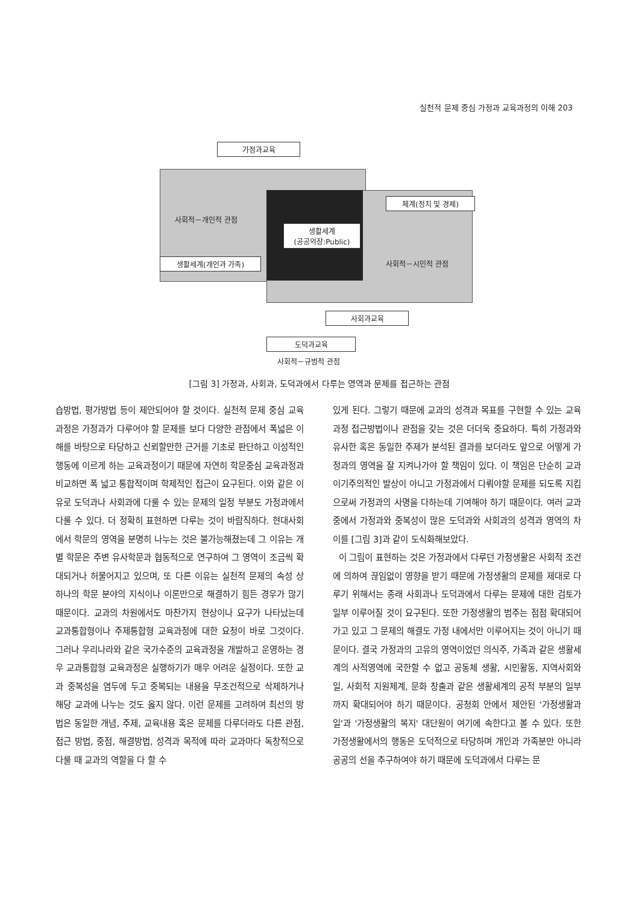실천적 문제 중심 가정과 교육과정의 이해 203
가정과교육
사회적－개인적 관점
생활세계
(공공의장:Public)
생활세계(개인과 가족)
체계(정치 및 경제)
사회적－시민적 관점
사회과교육
도덕과교육
사회적－규범적 관점
[그림 3] 가정과, 사회과, 도덕과에서 다루는 영역과 문제를 접근하는 관점
습방법, 평가방법 등이 제안되어야 할 것이다. 실천적 문제 중심 교육과정은 가정과가 다루어야 할 문제를 보다 다양한 관점에서 폭넓은 이해를 바탕으로 타당하고 신뢰할만한 근거를 기초로 판단하고 이성적인 행동에 이르게 하는 교육과정이기 때문에 자연히 학문중심 교육과정과 비교하면 폭 넓고 통합적이며 학제적인 접근이 요구된다. 이와 같은 이유로 도덕과나 사회과에 다룰 수 있는 문제의 일정 부분도 가정과에서 다룰 수 있다. 더 정확히 표현하면 다루는 것이 바람직하다. 현대사회에서 학문의 영역을 분명히 나누는 것은 불가능해졌는데 그 이유는 개별 학문은 주변 유사학문과 협동적으로 연구하여 그 영역이 조금씩 확대되거나 허물어지고 있으며, 또 다른 이유는 실천적 문제의 속성 상 하나의 학문 분야의 지식이나 이론만으로 해결하기 힘든 경우가 많기 때문이다. 교과의 차원에서도 마찬가지 현상이나 요구가 나타났는데 교과통합형이나 주제통합형 교육과정에 대한 요청이 바로 그것이다. 그러나 우리나라와 같은 국가수준의 교육과정을 개발하고 운영하는 경우 교과통합형 교육과정은 실행하기가 매우 어려운 실정이다. 또한 교과 중복성을 염두에 두고 중복되는 내용을 무조건적으로 삭제하거나 해당 교과에 나누는 것도 옳지 않다. 이런 문제를 고려하여 최선의 방법은 동일한 개념, 주제, 교육내용 혹은 문제를 다루더라도 다른 관점, 접근 방법, 중점, 해결방법, 성격과 목적에 따라 교과마다 독창적으로 다룰 때 교과의 역할을 다 할 수
있게 된다. 그렇기 때문에 교과의 성격과 목표를 구현할 수 있는 교육과정 접근방법이나 관점을 갖는 것은 더더욱 중요하다. 특히 가정과와 유사한 혹은 동일한 주제가 분석된 결과를 보더라도 앞으로 어떻게 가정과의 영역을 잘 지켜나가야 할 책임이 있다. 이 책임은 단순히 교과이기주의적인 발상이 아니고 가정과에서 다뤄야할 문제를 되도록 지킴으로써 가정과의 사명을 다하는데 기여해야 하기 때문이다. 여러 교과 중에서 가정과와 중복성이 많은 도덕과와 사회과의 성격과 영역의 차이를 [그림 3]과 같이 도식화해보았다.
이 그림이 표현하는 것은 가정과에서 다루던 가정생활은 사회적 조건에 의하여 끊임없이 영향을 받기 때문에 가정생활의 문제를 제대로 다루기 위해서는 종래 사회과나 도덕과에서 다루는 문제에 대한 검토가 일부 이루어질 것이 요구된다. 또한 가정생활의 범주는 점점 확대되어가고 있고 그 문제의 해결도 가정 내에서만 이루어지는 것이 아니기 때문이다. 결국 가정과의 고유의 영역이었던 의식주, 가족과 같은 생활세계의 사적영역에 국한할 수 없고 공동체 생활, 시민활동, 지역사회와 일, 사회적 지원체계, 문화 창출과 같은 생활세계의 공적 부분의 일부까지 확대되어야 하기 때문이다. 공청회 안에서 제안된 '가정생활과 일'과 '가정생활의 복지' 대단원이 여기에 속한다고 볼 수 있다. 또한 가정생활에서의 행동은 도덕적으로 타당하며 개인과 가족분만 아니라 공공의 선을 추구하여야 하기 때문에 도덕과에서 다루는 문